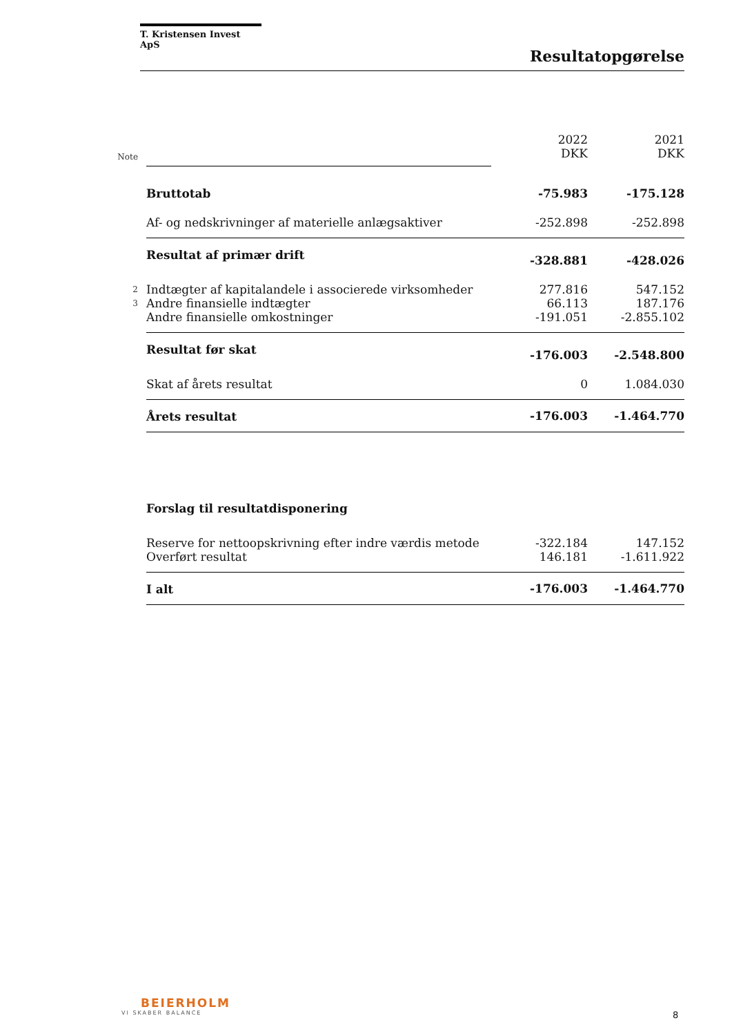T. Kristensen Invest ApS
Resultatopgørelse
| Note | | 2022 DKK | 2021 DKK |
| | Bruttotab | -75.983 | -175.128 |
| | Af- og nedskrivninger af materielle anlægsaktiver | -252.898 | -252.898 |
| | Resultat af primær drift | -328.881 | -428.026 |
| 2 | Indtægter af kapitalandele i associerede virksomheder | 277.816 | 547.152 |
| 3 | Andre finansielle indtægter | 66.113 | 187.176 |
| | Andre finansielle omkostninger | -191.051 | -2.855.102 |
| | Resultat før skat | -176.003 | -2.548.800 |
| | Skat af årets resultat | 0 | 1.084.030 |
| | Årets resultat | -176.003 | -1.464.770 |
| | Forslag til resultatdisponering | | |
| | Reserve for nettoopskrivning efter indre værdis metode | -322.184 | 147.152 |
| | Overført resultat | 146.181 | -1.611.922 |
| | I alt | -176.003 | -1.464.770 |
BEIERHOLM
VI SKABER BALANCE
8